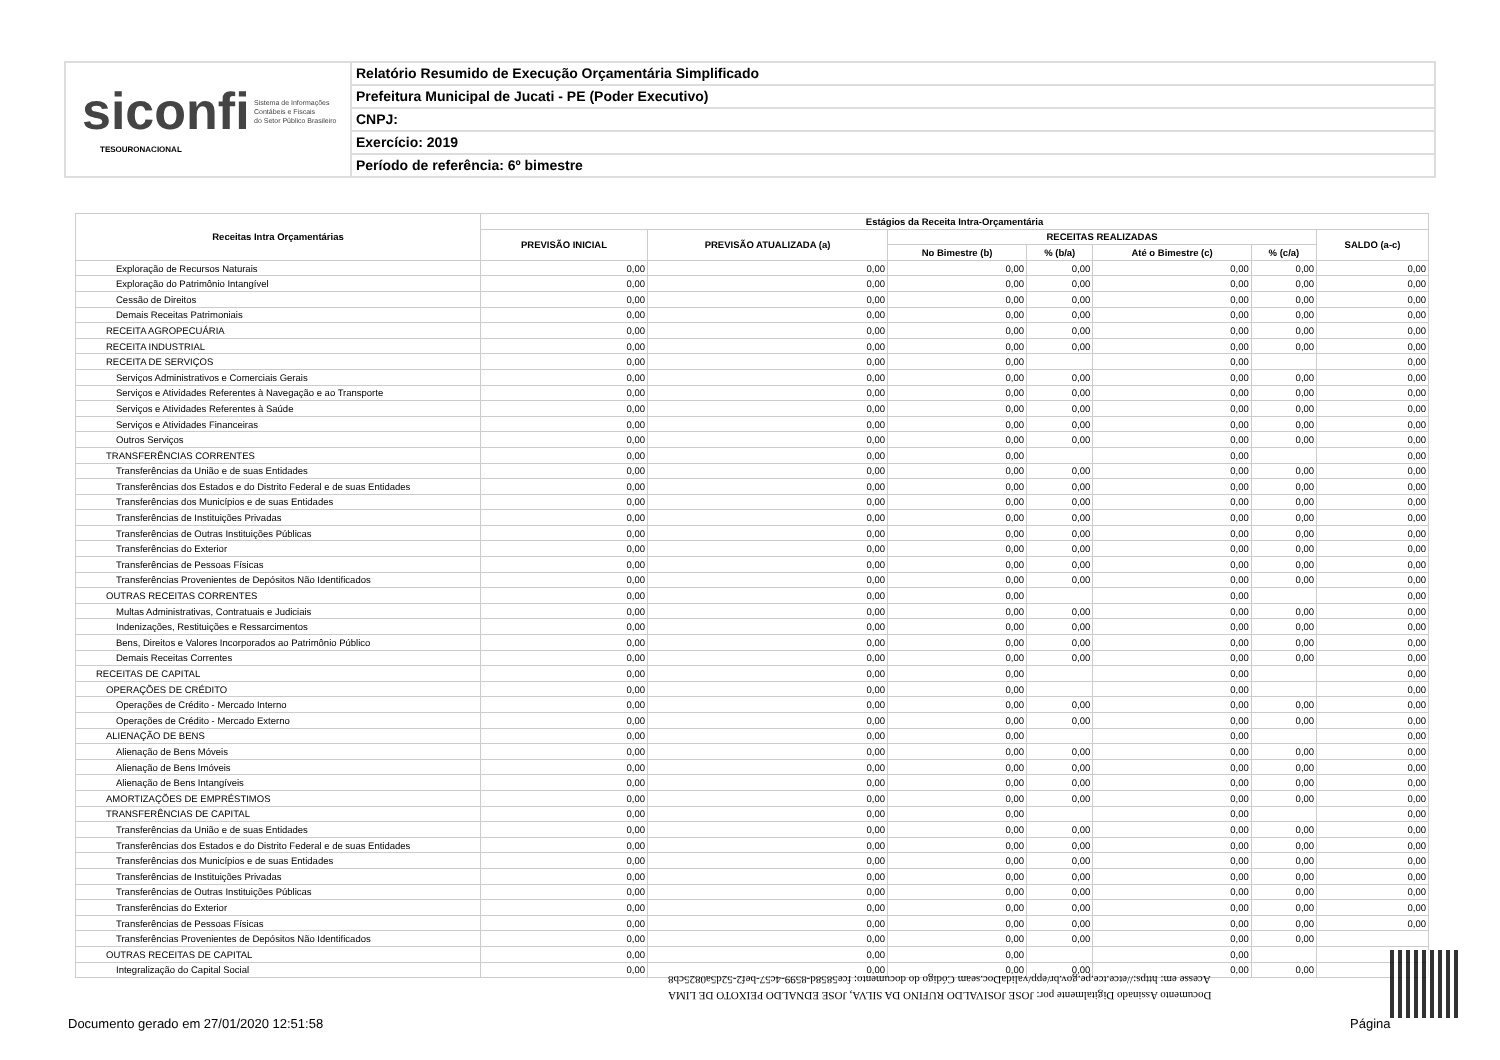siconfi Sistema de Informações
Contábeis e Fiscais
do Setor Público Brasileiro
TESOURONACIONAL
Relatório Resumido de Execução Orçamentária Simplificado
Prefeitura Municipal de Jucati - PE (Poder Executivo)
CNPJ:
Exercício: 2019
Período de referência: 6º bimestre
| Receitas Intra Orçamentárias | Estágios da Receita Intra-Orçamentária | | | | | | |
| --- | --- | --- | --- | --- | --- | --- | --- |
| | PREVISÃO INICIAL | PREVISÃO ATUALIZADA (a) | RECEITAS REALIZADAS | | | | SALDO (a-c) |
| | | | No Bimestre (b) | % (b/a) | Até o Bimestre (c) | % (c/a) | |
| Exploração de Recursos Naturais | 0,00 | 0,00 | 0,00 | 0,00 | 0,00 | 0,00 | 0,00 |
| Exploração do Patrimônio Intangível | 0,00 | 0,00 | 0,00 | 0,00 | 0,00 | 0,00 | 0,00 |
| Cessão de Direitos | 0,00 | 0,00 | 0,00 | 0,00 | 0,00 | 0,00 | 0,00 |
| Demais Receitas Patrimoniais | 0,00 | 0,00 | 0,00 | 0,00 | 0,00 | 0,00 | 0,00 |
| RECEITA AGROPECUÁRIA | 0,00 | 0,00 | 0,00 | 0,00 | 0,00 | 0,00 | 0,00 |
| RECEITA INDUSTRIAL | 0,00 | 0,00 | 0,00 | 0,00 | 0,00 | 0,00 | 0,00 |
| RECEITA DE SERVIÇOS | 0,00 | 0,00 | 0,00 | | 0,00 | | 0,00 |
| Serviços Administrativos e Comerciais Gerais | 0,00 | 0,00 | 0,00 | 0,00 | 0,00 | 0,00 | 0,00 |
| Serviços e Atividades Referentes à Navegação e ao Transporte | 0,00 | 0,00 | 0,00 | 0,00 | 0,00 | 0,00 | 0,00 |
| Serviços e Atividades Referentes à Saúde | 0,00 | 0,00 | 0,00 | 0,00 | 0,00 | 0,00 | 0,00 |
| Serviços e Atividades Financeiras | 0,00 | 0,00 | 0,00 | 0,00 | 0,00 | 0,00 | 0,00 |
| Outros Serviços | 0,00 | 0,00 | 0,00 | 0,00 | 0,00 | 0,00 | 0,00 |
| TRANSFERÊNCIAS CORRENTES | 0,00 | 0,00 | 0,00 | | 0,00 | | 0,00 |
| Transferências da União e de suas Entidades | 0,00 | 0,00 | 0,00 | 0,00 | 0,00 | 0,00 | 0,00 |
| Transferências dos Estados e do Distrito Federal e de suas Entidades | 0,00 | 0,00 | 0,00 | 0,00 | 0,00 | 0,00 | 0,00 |
| Transferências dos Municípios e de suas Entidades | 0,00 | 0,00 | 0,00 | 0,00 | 0,00 | 0,00 | 0,00 |
| Transferências de Instituições Privadas | 0,00 | 0,00 | 0,00 | 0,00 | 0,00 | 0,00 | 0,00 |
| Transferências de Outras Instituições Públicas | 0,00 | 0,00 | 0,00 | 0,00 | 0,00 | 0,00 | 0,00 |
| Transferências do Exterior | 0,00 | 0,00 | 0,00 | 0,00 | 0,00 | 0,00 | 0,00 |
| Transferências de Pessoas Físicas | 0,00 | 0,00 | 0,00 | 0,00 | 0,00 | 0,00 | 0,00 |
| Transferências Provenientes de Depósitos Não Identificados | 0,00 | 0,00 | 0,00 | 0,00 | 0,00 | 0,00 | 0,00 |
| OUTRAS RECEITAS CORRENTES | 0,00 | 0,00 | 0,00 | | 0,00 | | 0,00 |
| Multas Administrativas, Contratuais e Judiciais | 0,00 | 0,00 | 0,00 | 0,00 | 0,00 | 0,00 | 0,00 |
| Indenizações, Restituições e Ressarcimentos | 0,00 | 0,00 | 0,00 | 0,00 | 0,00 | 0,00 | 0,00 |
| Bens, Direitos e Valores Incorporados ao Patrimônio Público | 0,00 | 0,00 | 0,00 | 0,00 | 0,00 | 0,00 | 0,00 |
| Demais Receitas Correntes | 0,00 | 0,00 | 0,00 | 0,00 | 0,00 | 0,00 | 0,00 |
| RECEITAS DE CAPITAL | 0,00 | 0,00 | 0,00 | | 0,00 | | 0,00 |
| OPERAÇÕES DE CRÉDITO | 0,00 | 0,00 | 0,00 | | 0,00 | | 0,00 |
| Operações de Crédito - Mercado Interno | 0,00 | 0,00 | 0,00 | 0,00 | 0,00 | 0,00 | 0,00 |
| Operações de Crédito - Mercado Externo | 0,00 | 0,00 | 0,00 | 0,00 | 0,00 | 0,00 | 0,00 |
| ALIENAÇÃO DE BENS | 0,00 | 0,00 | 0,00 | | 0,00 | | 0,00 |
| Alienação de Bens Móveis | 0,00 | 0,00 | 0,00 | 0,00 | 0,00 | 0,00 | 0,00 |
| Alienação de Bens Imóveis | 0,00 | 0,00 | 0,00 | 0,00 | 0,00 | 0,00 | 0,00 |
| Alienação de Bens Intangíveis | 0,00 | 0,00 | 0,00 | 0,00 | 0,00 | 0,00 | 0,00 |
| AMORTIZAÇÕES DE EMPRÉSTIMOS | 0,00 | 0,00 | 0,00 | 0,00 | 0,00 | 0,00 | 0,00 |
| TRANSFERÊNCIAS DE CAPITAL | 0,00 | 0,00 | 0,00 | | 0,00 | | 0,00 |
| Transferências da União e de suas Entidades | 0,00 | 0,00 | 0,00 | 0,00 | 0,00 | 0,00 | 0,00 |
| Transferências dos Estados e do Distrito Federal e de suas Entidades | 0,00 | 0,00 | 0,00 | 0,00 | 0,00 | 0,00 | 0,00 |
| Transferências dos Municípios e de suas Entidades | 0,00 | 0,00 | 0,00 | 0,00 | 0,00 | 0,00 | 0,00 |
| Transferências de Instituições Privadas | 0,00 | 0,00 | 0,00 | 0,00 | 0,00 | 0,00 | 0,00 |
| Transferências de Outras Instituições Públicas | 0,00 | 0,00 | 0,00 | 0,00 | 0,00 | 0,00 | 0,00 |
| Transferências do Exterior | 0,00 | 0,00 | 0,00 | 0,00 | 0,00 | 0,00 | 0,00 |
| Transferências de Pessoas Físicas | 0,00 | 0,00 | 0,00 | 0,00 | 0,00 | 0,00 | 0,00 |
| Transferências Provenientes de Depósitos Não Identificados | 0,00 | 0,00 | 0,00 | 0,00 | 0,00 | 0,00 | |
| OUTRAS RECEITAS DE CAPITAL | 0,00 | 0,00 | 0,00 | | 0,00 | | |
| Integralização do Capital Social | 0,00 | 0,00 | 0,00 | 0,00 | 0,00 | 0,00 | |
Documento Assinado Digitalmente por: JOSE JOSIVALDO RUFINO DA SILVA, JOSE EDNALDO PEIXOTO DE LIMA
Acesse em: https://etce.tce.pe.gov.br/epp/validaDoc.seam Código do documento: fce5858d-8599-4c57-bef2-52d5a0825cb8
Documento gerado em 27/01/2020 12:51:58
Página